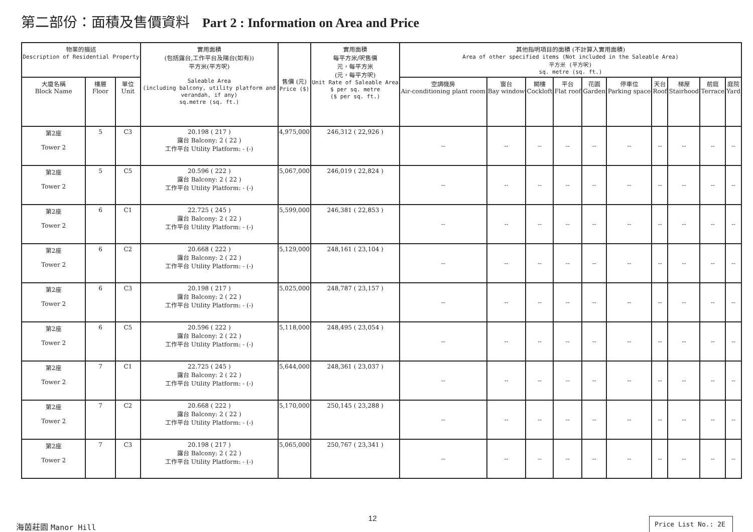第二部份：面積及售價資料 Part 2 : Information on Area and Price
| 物業的描述 Description of Residential Property | | | 實用面積 (包括露台,工作平台及陽台(如有)) 平方米(平方呎) Saleable Area (including balcony, utility platform and verandah, if any) sq.metre (sq. ft.) | 售價 (元) Price ($) | 實用面積 每平方米/呎售價 元，每平方米 (元，每平方呎) Unit Rate of Saleable Area $ per sq. metre ($ per sq. ft.) | 其他指明項目的面積 (不計算入實用面積) Area of other specified items (Not included in the Saleable Area) 平方米 (平方呎) sq. metre (sq. ft.) | | | | | | | | | |
| --- | --- | --- | --- | --- | --- | --- | --- | --- | --- | --- | --- | --- | --- | --- | --- |
| 大廈名稱 Block Name | 樓層 Floor | 單位 Unit | | | | 空調機房 Air-conditioning plant room | 窗台 Bay window | 閣樓 Cockloft | 平台 Flat roof | 花園 Garden | 停車位 Parking space | 天台 Roof | 梯屋 Stairhood | 前庭 Terrace | 庭院 Yard |
| 第2座 Tower 2 | 5 | C3 | 20.198 ( 217 ) 露台 Balcony: 2 ( 22 ) 工作平台 Utility Platform: - (-) | 4,975,000 | 246,312 ( 22,926 ) | -- | -- | -- | -- | -- | -- | -- | -- | -- | -- |
| 第2座 Tower 2 | 5 | C5 | 20.596 ( 222 ) 露台 Balcony: 2 ( 22 ) 工作平台 Utility Platform: - (-) | 5,067,000 | 246,019 ( 22,824 ) | -- | -- | -- | -- | -- | -- | -- | -- | -- | -- |
| 第2座 Tower 2 | 6 | C1 | 22.725 ( 245 ) 露台 Balcony: 2 ( 22 ) 工作平台 Utility Platform: - (-) | 5,599,000 | 246,381 ( 22,853 ) | -- | -- | -- | -- | -- | -- | -- | -- | -- | -- |
| 第2座 Tower 2 | 6 | C2 | 20.668 ( 222 ) 露台 Balcony: 2 ( 22 ) 工作平台 Utility Platform: - (-) | 5,129,000 | 248,161 ( 23,104 ) | -- | -- | -- | -- | -- | -- | -- | -- | -- | -- |
| 第2座 Tower 2 | 6 | C3 | 20.198 ( 217 ) 露台 Balcony: 2 ( 22 ) 工作平台 Utility Platform: - (-) | 5,025,000 | 248,787 ( 23,157 ) | -- | -- | -- | -- | -- | -- | -- | -- | -- | -- |
| 第2座 Tower 2 | 6 | C5 | 20.596 ( 222 ) 露台 Balcony: 2 ( 22 ) 工作平台 Utility Platform: - (-) | 5,118,000 | 248,495 ( 23,054 ) | -- | -- | -- | -- | -- | -- | -- | -- | -- | -- |
| 第2座 Tower 2 | 7 | C1 | 22.725 ( 245 ) 露台 Balcony: 2 ( 22 ) 工作平台 Utility Platform: - (-) | 5,644,000 | 248,361 ( 23,037 ) | -- | -- | -- | -- | -- | -- | -- | -- | -- | -- |
| 第2座 Tower 2 | 7 | C2 | 20.668 ( 222 ) 露台 Balcony: 2 ( 22 ) 工作平台 Utility Platform: - (-) | 5,170,000 | 250,145 ( 23,288 ) | -- | -- | -- | -- | -- | -- | -- | -- | -- | -- |
| 第2座 Tower 2 | 7 | C3 | 20.198 ( 217 ) 露台 Balcony: 2 ( 22 ) 工作平台 Utility Platform: - (-) | 5,065,000 | 250,767 ( 23,341 ) | -- | -- | -- | -- | -- | -- | -- | -- | -- | -- |
海茵莊園 Manor Hill
12
Price List No.: 2E